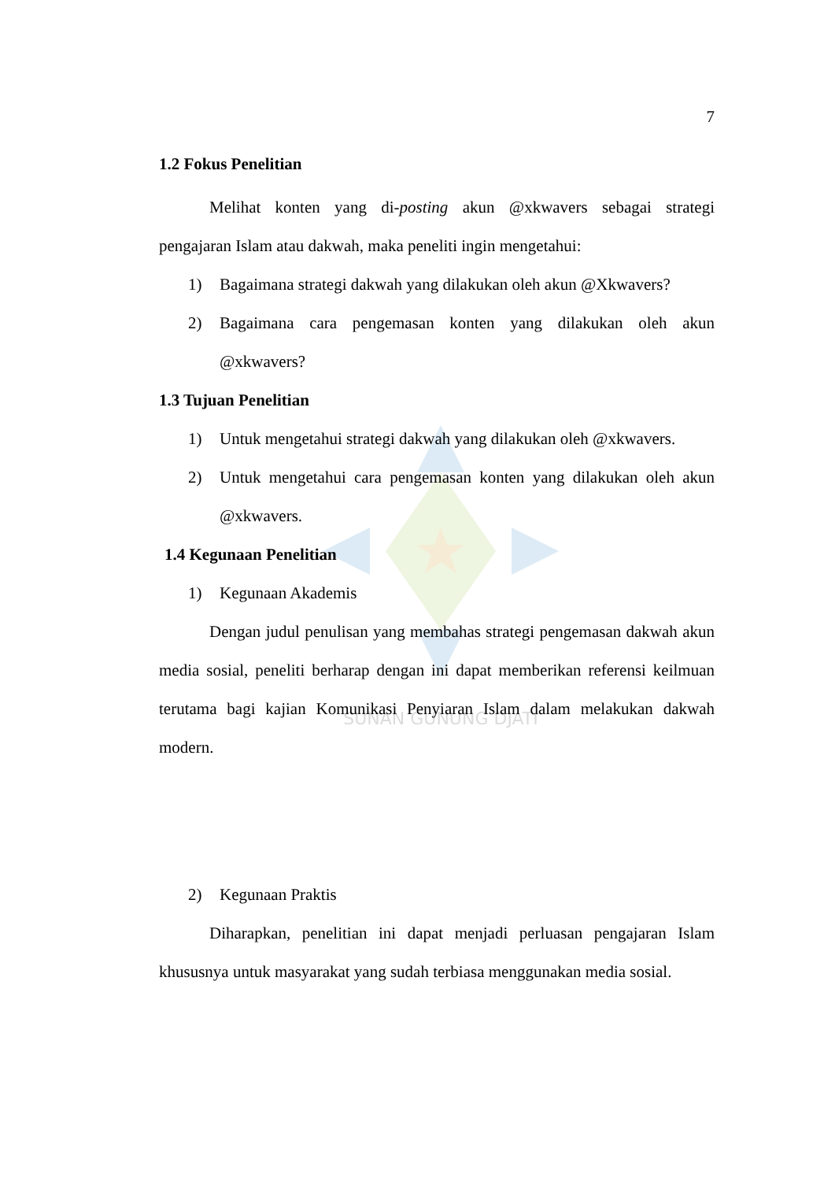SUNAN GUNUNG DJATI
7
1.2 Fokus Penelitian
Melihat konten yang di-posting akun @xkwavers sebagai strategi pengajaran Islam atau dakwah, maka peneliti ingin mengetahui:
1) Bagaimana strategi dakwah yang dilakukan oleh akun @Xkwavers?
2) Bagaimana cara pengemasan konten yang dilakukan oleh akun @xkwavers?
1.3 Tujuan Penelitian
1) Untuk mengetahui strategi dakwah yang dilakukan oleh @xkwavers.
2) Untuk mengetahui cara pengemasan konten yang dilakukan oleh akun @xkwavers.
1.4 Kegunaan Penelitian
1) Kegunaan Akademis
Dengan judul penulisan yang membahas strategi pengemasan dakwah akun media sosial, peneliti berharap dengan ini dapat memberikan referensi keilmuan terutama bagi kajian Komunikasi Penyiaran Islam dalam melakukan dakwah modern.
2) Kegunaan Praktis
Diharapkan, penelitian ini dapat menjadi perluasan pengajaran Islam khususnya untuk masyarakat yang sudah terbiasa menggunakan media sosial.